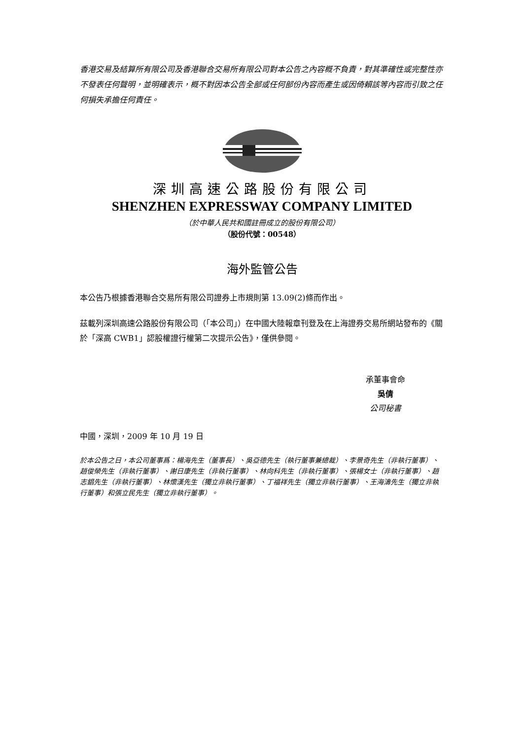香港交易及結算所有限公司及香港聯合交易所有限公司對本公告之內容概不負責，對其準確性或完整性亦不發表任何聲明，並明確表示，概不對因本公告全部或任何部份內容而產生或因倚賴該等內容而引致之任何損失承擔任何責任。
深圳高速公路股份有限公司
SHENZHEN EXPRESSWAY COMPANY LIMITED
（於中華人民共和國註冊成立的股份有限公司）
（股份代號：00548）
海外監管公告
本公告乃根據香港聯合交易所有限公司證券上市規則第 13.09(2)條而作出。
茲載列深圳高速公路股份有限公司（「本公司」）在中國大陸報章刊登及在上海證券交易所網站發布的《關於「深高 CWB1」認股權證行權第二次提示公告》，僅供參閱。
承董事會命
吳倩
公司秘書
中國，深圳，2009 年 10 月 19 日
於本公告之日，本公司董事爲：楊海先生（董事長）、吳亞德先生（執行董事兼總裁）、李景奇先生（非執行董事）、趙俊榮先生（非執行董事）、謝日康先生（非執行董事）、林向科先生（非執行董事）、張楊女士（非執行董事）、趙志錩先生（非執行董事）、林懷漢先生（獨立非執行董事）、丁福祥先生（獨立非執行董事）、王海濤先生（獨立非執行董事）和張立民先生（獨立非執行董事）。